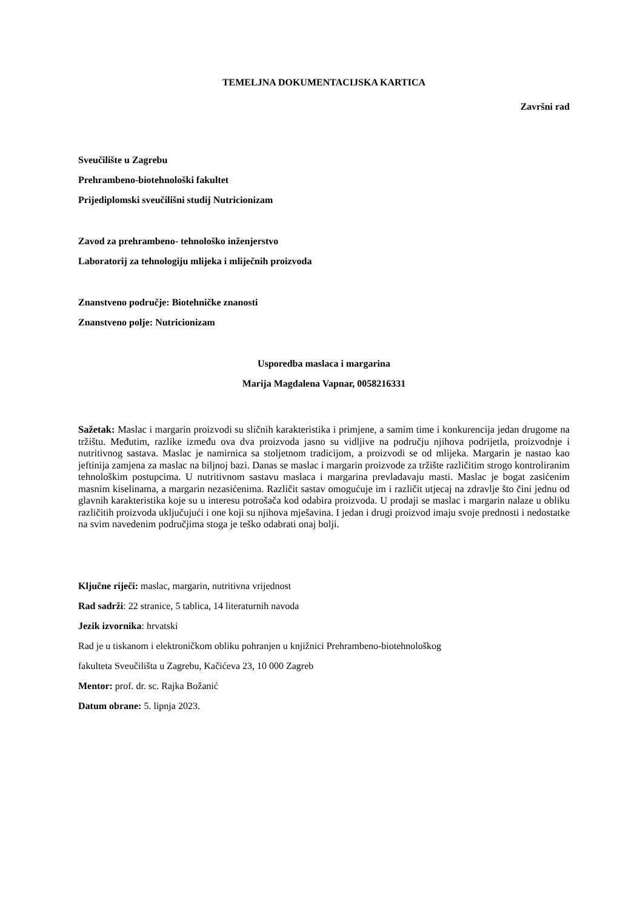TEMELJNA DOKUMENTACIJSKA KARTICA
Završni rad
Sveučilište u Zagrebu
Prehrambeno-biotehnološki fakultet
Prijediplomski sveučilišni studij Nutricionizam
Zavod za prehrambeno- tehnološko inženjerstvo
Laboratorij za tehnologiju mlijeka i mliječnih proizvoda
Znanstveno područje: Biotehničke znanosti
Znanstveno polje: Nutricionizam
Usporedba maslaca i margarina
Marija Magdalena Vapnar, 0058216331
Sažetak: Maslac i margarin proizvodi su sličnih karakteristika i primjene, a samim time i konkurencija jedan drugome na tržištu. Međutim, razlike između ova dva proizvoda jasno su vidljive na području njihova podrijetla, proizvodnje i nutritivnog sastava. Maslac je namirnica sa stoljetnom tradicijom, a proizvodi se od mlijeka. Margarin je nastao kao jeftinija zamjena za maslac na biljnoj bazi. Danas se maslac i margarin proizvode za tržište različitim strogo kontroliranim tehnološkim postupcima. U nutritivnom sastavu maslaca i margarina prevladavaju masti. Maslac je bogat zasićenim masnim kiselinama, a margarin nezasićenima. Različit sastav omogućuje im i različit utjecaj na zdravlje što čini jednu od glavnih karakteristika koje su u interesu potrošača kod odabira proizvoda. U prodaji se maslac i margarin nalaze u obliku različitih proizvoda uključujući i one koji su njihova mješavina. I jedan i drugi proizvod imaju svoje prednosti i nedostatke na svim navedenim područjima stoga je teško odabrati onaj bolji.
Ključne riječi: maslac, margarin, nutritivna vrijednost
Rad sadrži: 22 stranice, 5 tablica, 14 literaturnih navoda
Jezik izvornika: hrvatski
Rad je u tiskanom i elektroničkom obliku pohranjen u knjižnici Prehrambeno-biotehnološkog
fakulteta Sveučilišta u Zagrebu, Kačićeva 23, 10 000 Zagreb
Mentor: prof. dr. sc. Rajka Božanić
Datum obrane: 5. lipnja 2023.